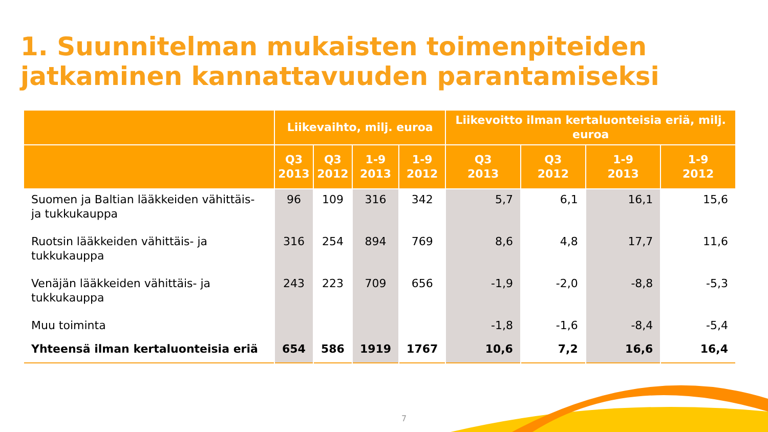1. Suunnitelman mukaisten toimenpiteiden jatkaminen kannattavuuden parantamiseksi
| | Liikevaihto, milj. euroa | | | | Liikevoitto ilman kertaluonteisia eriä, milj. euroa | | | |
| --- | --- | --- | --- | --- | --- | --- | --- | --- |
| | Q3 2013 | Q3 2012 | 1-9 2013 | 1-9 2012 | Q3 2013 | Q3 2012 | 1-9 2013 | 1-9 2012 |
| Suomen ja Baltian lääkkeiden vähittäis- ja tukkukauppa | 96 | 109 | 316 | 342 | 5,7 | 6,1 | 16,1 | 15,6 |
| Ruotsin lääkkeiden vähittäis- ja tukkukauppa | 316 | 254 | 894 | 769 | 8,6 | 4,8 | 17,7 | 11,6 |
| Venäjän lääkkeiden vähittäis- ja tukkukauppa | 243 | 223 | 709 | 656 | -1,9 | -2,0 | -8,8 | -5,3 |
| Muu toiminta | | | | | -1,8 | -1,6 | -8,4 | -5,4 |
| Yhteensä ilman kertaluonteisia eriä | 654 | 586 | 1919 | 1767 | 10,6 | 7,2 | 16,6 | 16,4 |
7